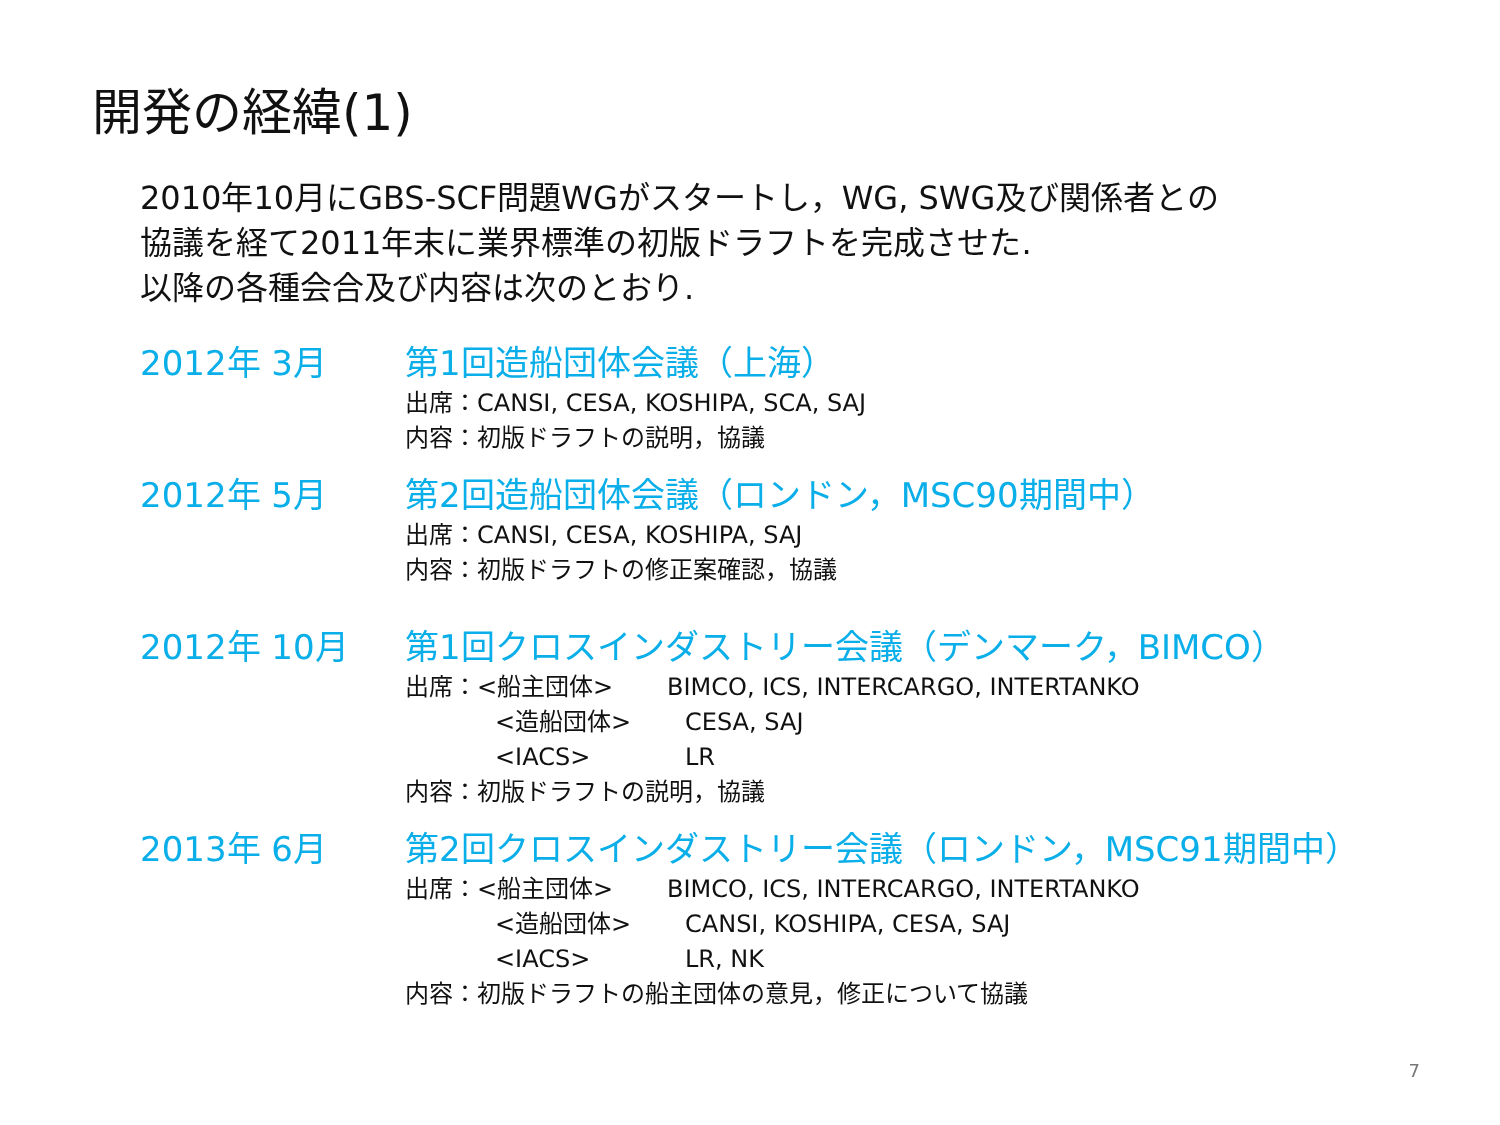開発の経緯(1)
2010年10月にGBS-SCF問題WGがスタートし，WG, SWG及び関係者との
協議を経て2011年末に業界標準の初版ドラフトを完成させた.
以降の各種会合及び内容は次のとおり.
2012年 3月 第1回造船団体会議（上海）
出席：CANSI, CESA, KOSHIPA, SCA, SAJ
内容：初版ドラフトの説明，協議
2012年 5月 第2回造船団体会議（ロンドン，MSC90期間中）
出席：CANSI, CESA, KOSHIPA, SAJ
内容：初版ドラフトの修正案確認，協議
2012年 10月 第1回クロスインダストリー会議（デンマーク，BIMCO）
出席： <船主団体> BIMCO, ICS, INTERCARGO, INTERTANKO
<造船団体> CESA, SAJ
<IACS> LR
内容：初版ドラフトの説明，協議
2013年 6月 第2回クロスインダストリー会議（ロンドン，MSC91期間中）
出席： <船主団体> BIMCO, ICS, INTERCARGO, INTERTANKO
<造船団体> CANSI, KOSHIPA, CESA, SAJ
<IACS> LR, NK
内容：初版ドラフトの船主団体の意見，修正について協議
7